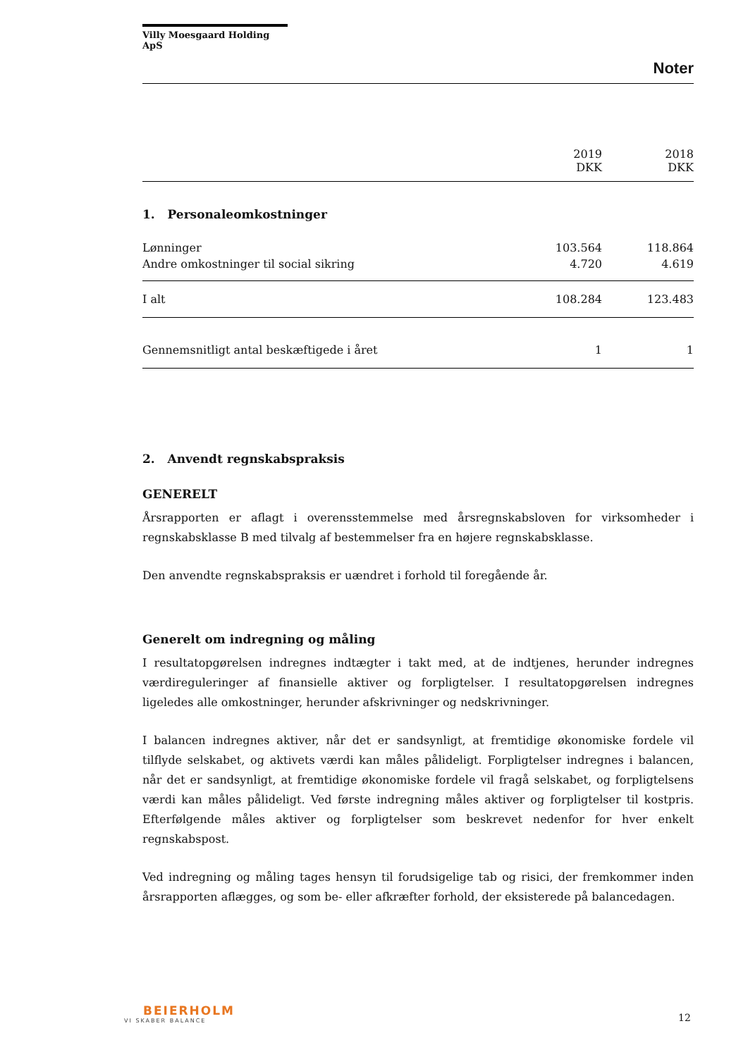Villy Moesgaard Holding ApS
Noter
| | 2019 DKK | 2018 DKK |
1. Personaleomkostninger
| Lønninger | 103.564 | 118.864 |
| Andre omkostninger til social sikring | 4.720 | 4.619 |
| I alt | 108.284 | 123.483 |
| Gennemsnitligt antal beskæftigede i året | 1 | 1 |
2. Anvendt regnskabspraksis
GENERELT
Årsrapporten er aflagt i overensstemmelse med årsregnskabsloven for virksomheder i regnskabsklasse B med tilvalg af bestemmelser fra en højere regnskabsklasse.
Den anvendte regnskabspraksis er uændret i forhold til foregående år.
Generelt om indregning og måling
I resultatopgørelsen indregnes indtægter i takt med, at de indtjenes, herunder indregnes værdireguleringer af finansielle aktiver og forpligtelser. I resultatopgørelsen indregnes ligeledes alle omkostninger, herunder afskrivninger og nedskrivninger.
I balancen indregnes aktiver, når det er sandsynligt, at fremtidige økonomiske fordele vil tilflyde selskabet, og aktivets værdi kan måles pålideligt. Forpligtelser indregnes i balancen, når det er sandsynligt, at fremtidige økonomiske fordele vil fragå selskabet, og forpligtelsens værdi kan måles pålideligt. Ved første indregning måles aktiver og forpligtelser til kostpris. Efterfølgende måles aktiver og forpligtelser som beskrevet nedenfor for hver enkelt regnskabspost.
Ved indregning og måling tages hensyn til forudsigelige tab og risici, der fremkommer inden årsrapporten aflægges, og som be- eller afkræfter forhold, der eksisterede på balancedagen.
BEIERHOLM
VI SKABER BALANCE
12